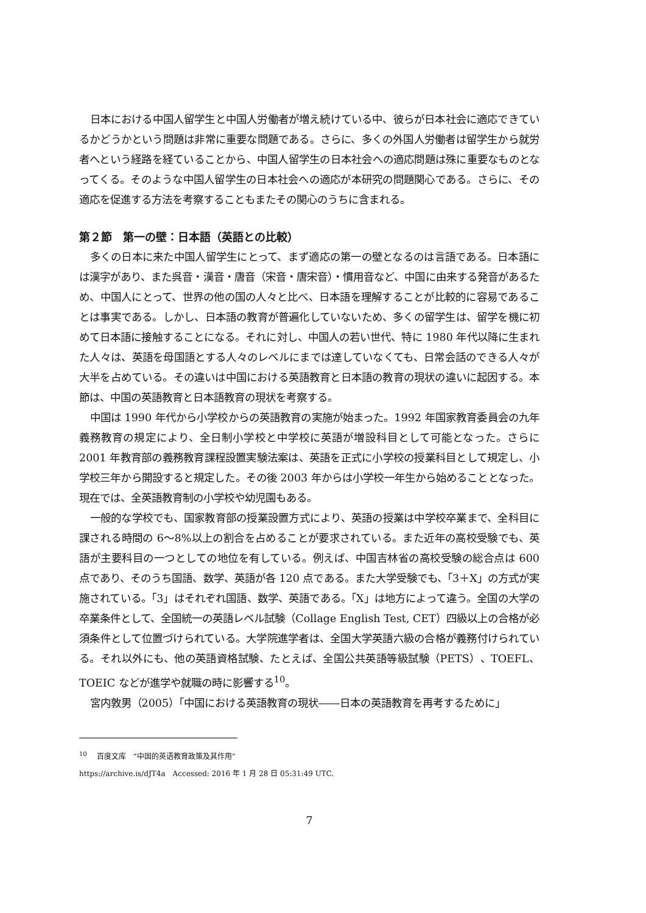日本における中国人留学生と中国人労働者が増え続けている中、彼らが日本社会に適応できているかどうかという問題は非常に重要な問題である。さらに、多くの外国人労働者は留学生から就労者へという経路を経ていることから、中国人留学生の日本社会への適応問題は殊に重要なものとなってくる。そのような中国人留学生の日本社会への適応が本研究の問題関心である。さらに、その適応を促進する方法を考察することもまたその関心のうちに含まれる。
第２節　第一の壁：日本語（英語との比較）
多くの日本に来た中国人留学生にとって、まず適応の第一の壁となるのは言語である。日本語には漢字があり、また呉音・漢音・唐音（宋音・唐宋音）・慣用音など、中国に由来する発音があるため、中国人にとって、世界の他の国の人々と比べ、日本語を理解することが比較的に容易であることは事実である。しかし、日本語の教育が普遍化していないため、多くの留学生は、留学を機に初めて日本語に接触することになる。それに対し、中国人の若い世代、特に 1980 年代以降に生まれた人々は、英語を母国語とする人々のレベルにまでは達していなくても、日常会話のできる人々が大半を占めている。その違いは中国における英語教育と日本語の教育の現状の違いに起因する。本節は、中国の英語教育と日本語教育の現状を考察する。
中国は 1990 年代から小学校からの英語教育の実施が始まった。1992 年国家教育委員会の九年義務教育の規定により、全日制小学校と中学校に英語が増設科目として可能となった。さらに 2001 年教育部の義務教育課程設置実験法案は、英語を正式に小学校の授業科目として規定し、小学校三年から開設すると規定した。その後 2003 年からは小学校一年生から始めることとなった。現在では、全英語教育制の小学校や幼児園もある。
一般的な学校でも、国家教育部の授業設置方式により、英語の授業は中学校卒業まで、全科目に課される時間の 6～8%以上の割合を占めることが要求されている。また近年の高校受験でも、英語が主要科目の一つとしての地位を有している。例えば、中国吉林省の高校受験の総合点は 600 点であり、そのうち国語、数学、英語が各 120 点である。また大学受験でも、「3＋X」の方式が実施されている。「3」はそれぞれ国語、数学、英語である。「X」は地方によって違う。全国の大学の卒業条件として、全国統一の英語レベル試験（Collage English Test, CET）四級以上の合格が必須条件として位置づけられている。大学院進学者は、全国大学英語六級の合格が義務付けられている。それ以外にも、他の英語資格試験、たとえば、全国公共英語等級試験（PETS）、TOEFL、TOEIC などが進学や就職の時に影響する<sup>10</sup>。
宮内敦男（2005）「中国における英語教育の現状――日本の英語教育を再考するために」
<sup>10</sup> 　百度文库　“中国的英语教育政策及其作用”
https://archive.is/dJT4a　Accessed: 2016 年 1 月 28 日 05:31:49 UTC.
7